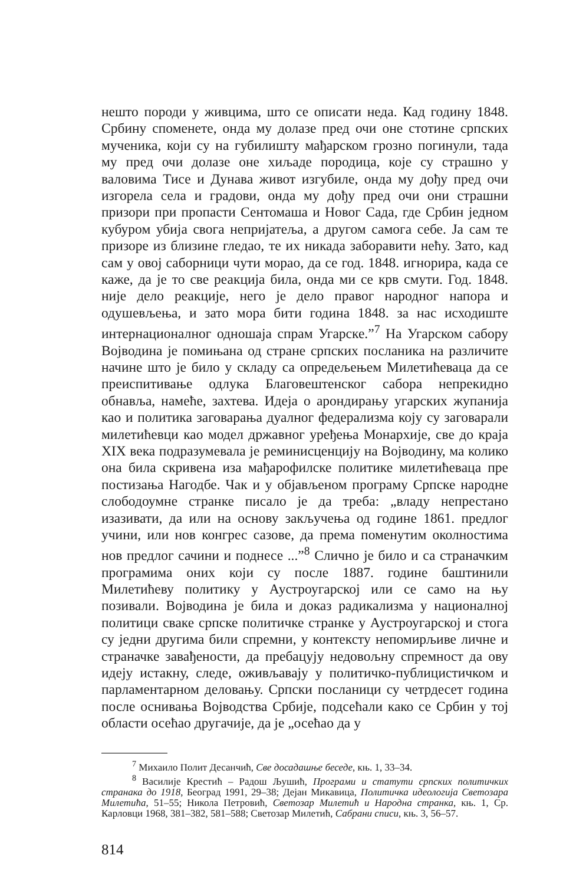нешто породи у живцима, што се описати неда. Кад годину 1848. Србину споменете, онда му долазе пред очи оне стотине српских мученика, који су на губилишту мађарском грозно погинули, тада му пред очи долазе оне хиљаде породица, које су страшно у валовима Тисе и Дунава живот изгубиле, онда му дођу пред очи изгорела села и градови, онда му дођу пред очи они страшни призори при пропасти Сентомаша и Новог Сада, где Србин једном кубуром убија свога непријатеља, а другом самога себе. Ја сам те призоре из близине гледао, те их никада заборавити нећу. Зато, кад сам у овој саборници чути морао, да се год. 1848. игнорира, када се каже, да је то све реакција била, онда ми се крв смути. Год. 1848. није дело реакције, него је дело правог народног напора и одушевљења, и зато мора бити година 1848. за нас исходиште интернационалног одношаја спрам Угарске.”<sup>7</sup> На Угарском сабору Војводина је помињана од стране српских посланика на различите начине што је било у складу са опредељењем Милетићеваца да се преиспитивање одлука Благовештенског сабора непрекидно обнавља, намеће, захтева. Идеја о арондирању угарских жупанија као и политика заговарања дуалног федерализма коју су заговарали милетићевци као модел државног уређења Монархије, све до краја XIX века подразумевала је реминисценцију на Војводину, ма колико она била скривена иза мађарофилске политике милетићеваца пре постизања Нагодбе. Чак и у објављеном програму Српске народне слободоумне странке писало је да треба: „владу непрестано изазивати, да или на основу закључења од године 1861. предлог учини, или нов конгрес сазове, да према поменутим околностима нов предлог сачини и поднесе ...”<sup>8</sup> Слично је било и са страначким програмима оних који су после 1887. године баштинили Милетићеву политику у Аустроугарској или се само на њу позивали. Војводина је била и доказ радикализма у националној политици сваке српске политичке странке у Аустроугарској и стога су једни другима били спремни, у контексту непомирљиве личне и страначке завађености, да пребацују недовољну спремност да ову идеју истакну, следе, оживљавају у политичко-публицистичком и парламентарном деловању. Српски посланици су четрдесет година после оснивања Војводства Србије, подсећали како се Србин у тој области осећао другачије, да је „осећао да у
<sup>7</sup> Михаило Полит Десанчић, Све досадашње беседе, књ. 1, 33–34.
<sup>8</sup> Василије Крестић – Радош Љушић, Програми и статути српских политичких странака до 1918, Београд 1991, 29–38; Дејан Микавица, Политичка идеологија Светозара Милетића, 51–55; Никола Петровић, Светозар Милетић и Народна странка, књ. 1, Ср. Карловци 1968, 381–382, 581–588; Светозар Милетић, Сабрани списи, књ. 3, 56–57.
814